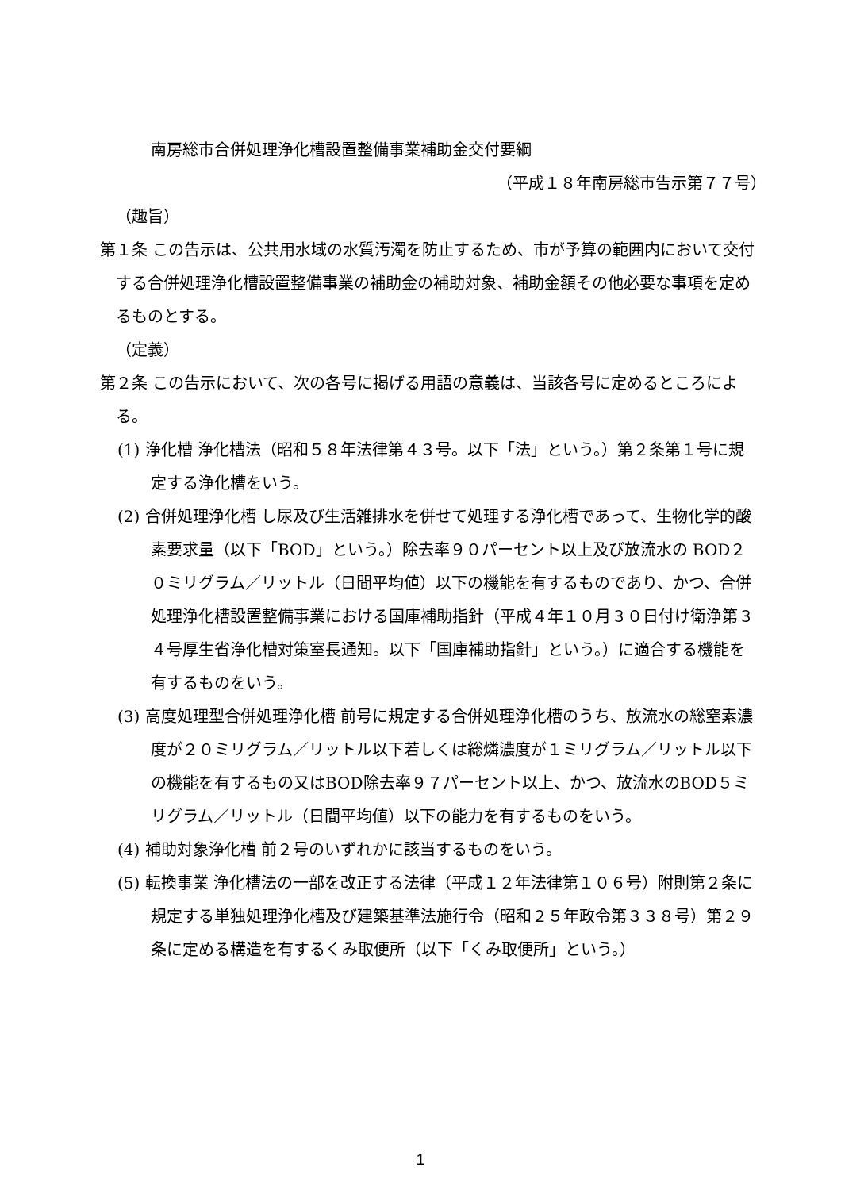南房総市合併処理浄化槽設置整備事業補助金交付要綱
（平成１８年南房総市告示第７７号）
（趣旨）
第１条 この告示は、公共用水域の水質汚濁を防止するため、市が予算の範囲内において交付する合併処理浄化槽設置整備事業の補助金の補助対象、補助金額その他必要な事項を定めるものとする。
（定義）
第２条 この告示において、次の各号に掲げる用語の意義は、当該各号に定めるところによる。
(1) 浄化槽 浄化槽法（昭和５８年法律第４３号。以下「法」という。）第２条第１号に規定する浄化槽をいう。
(2) 合併処理浄化槽 し尿及び生活雑排水を併せて処理する浄化槽であって、生物化学的酸素要求量（以下「BOD」という。）除去率９０パーセント以上及び放流水の BOD２０ミリグラム／リットル（日間平均値）以下の機能を有するものであり、かつ、合併処理浄化槽設置整備事業における国庫補助指針（平成４年１０月３０日付け衛浄第３４号厚生省浄化槽対策室長通知。以下「国庫補助指針」という。）に適合する機能を有するものをいう。
(3) 高度処理型合併処理浄化槽 前号に規定する合併処理浄化槽のうち、放流水の総窒素濃度が２０ミリグラム／リットル以下若しくは総燐濃度が１ミリグラム／リットル以下の機能を有するもの又はBOD除去率９７パーセント以上、かつ、放流水のBOD５ミリグラム／リットル（日間平均値）以下の能力を有するものをいう。
(4) 補助対象浄化槽 前２号のいずれかに該当するものをいう。
(5) 転換事業 浄化槽法の一部を改正する法律（平成１２年法律第１０６号）附則第２条に規定する単独処理浄化槽及び建築基準法施行令（昭和２５年政令第３３８号）第２９条に定める構造を有するくみ取便所（以下「くみ取便所」という。）
1